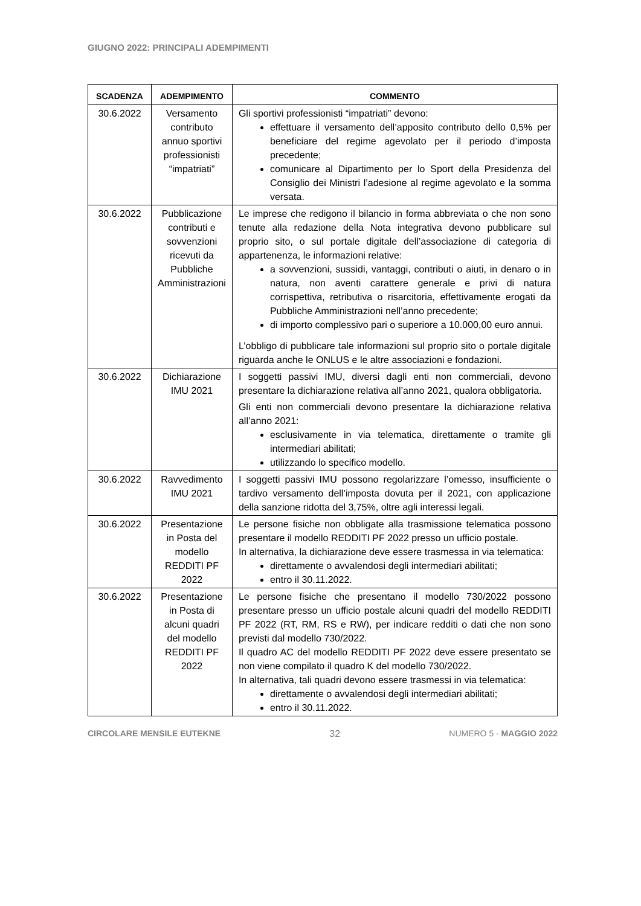GIUGNO 2022: PRINCIPALI ADEMPIMENTI
| SCADENZA | ADEMPIMENTO | COMMENTO |
| --- | --- | --- |
| 30.6.2022 | Versamento contributo annuo sportivi professionisti “impatriati” | Gli sportivi professionisti “impatriati” devono: effettuare il versamento dell’apposito contributo dello 0,5% per beneficiare del regime agevolato per il periodo d’imposta precedente; comunicare al Dipartimento per lo Sport della Presidenza del Consiglio dei Ministri l’adesione al regime agevolato e la somma versata. |
| 30.6.2022 | Pubblicazione contributi e sovvenzioni ricevuti da Pubbliche Amministrazioni | Le imprese che redigono il bilancio in forma abbreviata o che non sono tenute alla redazione della Nota integrativa devono pubblicare sul proprio sito, o sul portale digitale dell’associazione di categoria di appartenenza, le informazioni relative: a sovvenzioni, sussidi, vantaggi, contributi o aiuti, in denaro o in natura, non aventi carattere generale e privi di natura corrispettiva, retributiva o risarcitoria, effettivamente erogati da Pubbliche Amministrazioni nell’anno precedente; di importo complessivo pari o superiore a 10.000,00 euro annui. L’obbligo di pubblicare tale informazioni sul proprio sito o portale digitale riguarda anche le ONLUS e le altre associazioni e fondazioni. |
| 30.6.2022 | Dichiarazione IMU 2021 | I soggetti passivi IMU, diversi dagli enti non commerciali, devono presentare la dichiarazione relativa all’anno 2021, qualora obbligatoria. Gli enti non commerciali devono presentare la dichiarazione relativa all’anno 2021: esclusivamente in via telematica, direttamente o tramite gli intermediari abilitati; utilizzando lo specifico modello. |
| 30.6.2022 | Ravvedimento IMU 2021 | I soggetti passivi IMU possono regolarizzare l’omesso, insufficiente o tardivo versamento dell’imposta dovuta per il 2021, con applicazione della sanzione ridotta del 3,75%, oltre agli interessi legali. |
| 30.6.2022 | Presentazione in Posta del modello REDDITI PF 2022 | Le persone fisiche non obbligate alla trasmissione telematica possono presentare il modello REDDITI PF 2022 presso un ufficio postale. In alternativa, la dichiarazione deve essere trasmessa in via telematica: direttamente o avvalendosi degli intermediari abilitati; entro il 30.11.2022. |
| 30.6.2022 | Presentazione in Posta di alcuni quadri del modello REDDITI PF 2022 | Le persone fisiche che presentano il modello 730/2022 possono presentare presso un ufficio postale alcuni quadri del modello REDDITI PF 2022 (RT, RM, RS e RW), per indicare redditi o dati che non sono previsti dal modello 730/2022. Il quadro AC del modello REDDITI PF 2022 deve essere presentato se non viene compilato il quadro K del modello 730/2022. In alternativa, tali quadri devono essere trasmessi in via telematica: direttamente o avvalendosi degli intermediari abilitati; entro il 30.11.2022. |
CIRCOLARE MENSILE EUTEKNE 32 NUMERO 5 - MAGGIO 2022